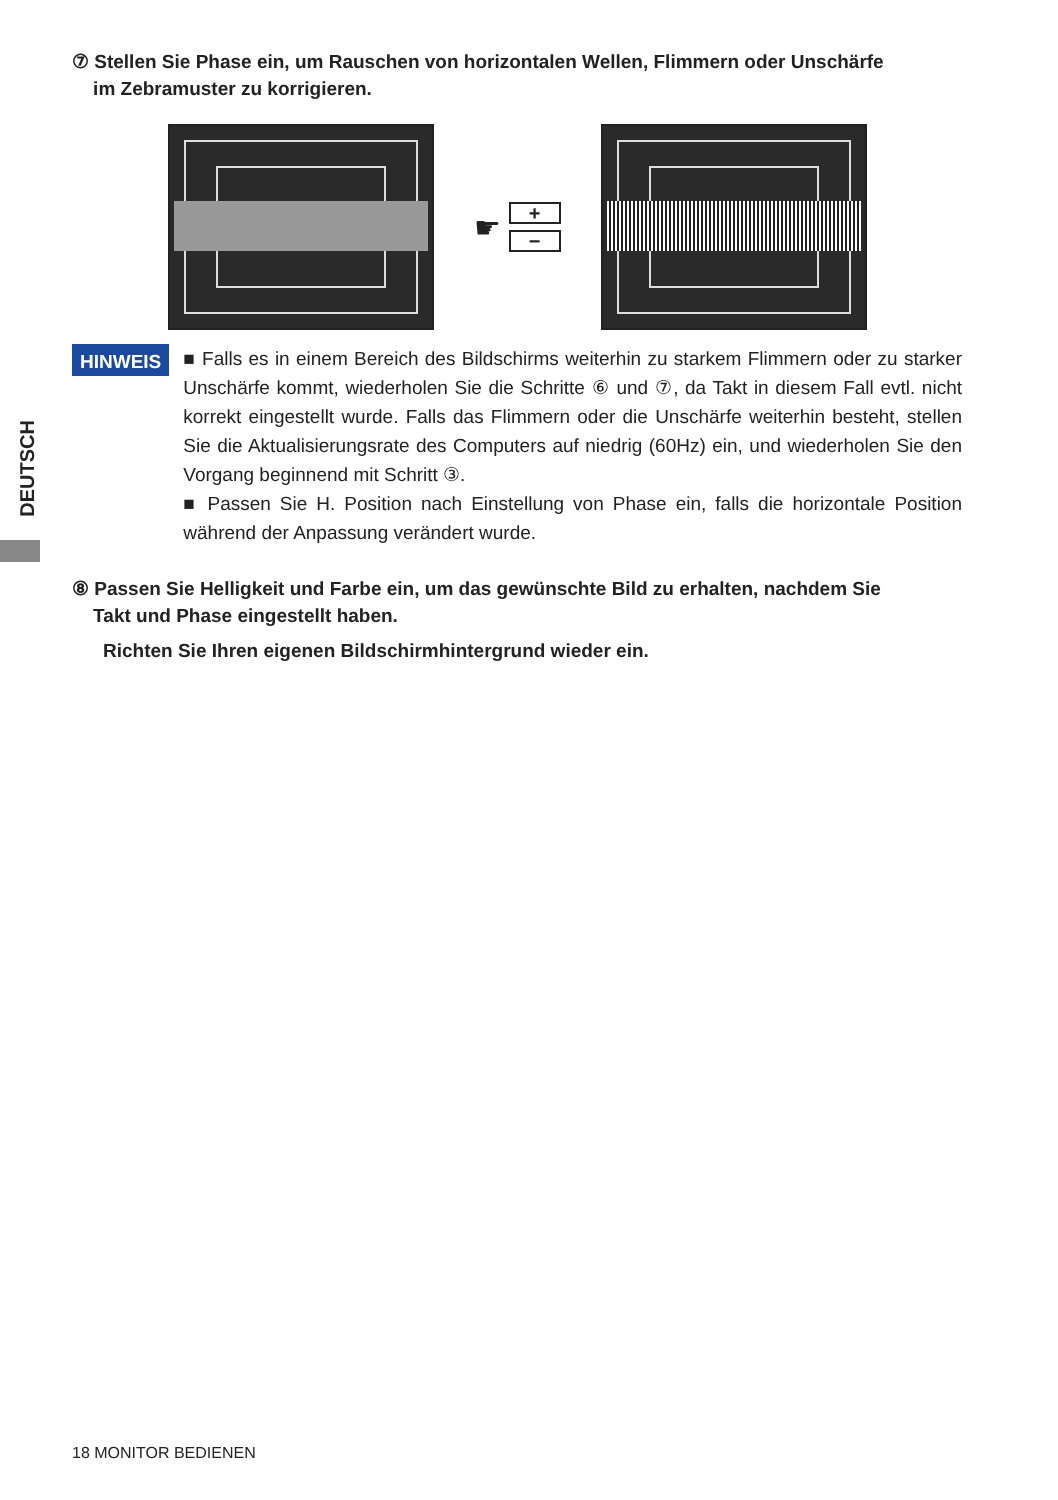DEUTSCH
⑦ Stellen Sie Phase ein, um Rauschen von horizontalen Wellen, Flimmern oder Unschärfe
im Zebramuster zu korrigieren.
☛
+
−
HINWEIS
■ Falls es in einem Bereich des Bildschirms weiterhin zu starkem Flimmern oder zu starker Unschärfe kommt, wiederholen Sie die Schritte ⑥ und ⑦, da Takt in diesem Fall evtl. nicht korrekt eingestellt wurde. Falls das Flimmern oder die Unschärfe weiterhin besteht, stellen Sie die Aktualisierungsrate des Computers auf niedrig (60Hz) ein, und wiederholen Sie den Vorgang beginnend mit Schritt ③.
■ Passen Sie H. Position nach Einstellung von Phase ein, falls die horizontale Position während der Anpassung verändert wurde.
⑧ Passen Sie Helligkeit und Farbe ein, um das gewünschte Bild zu erhalten, nachdem Sie
Takt und Phase eingestellt haben.
Richten Sie Ihren eigenen Bildschirmhintergrund wieder ein.
18 MONITOR BEDIENEN